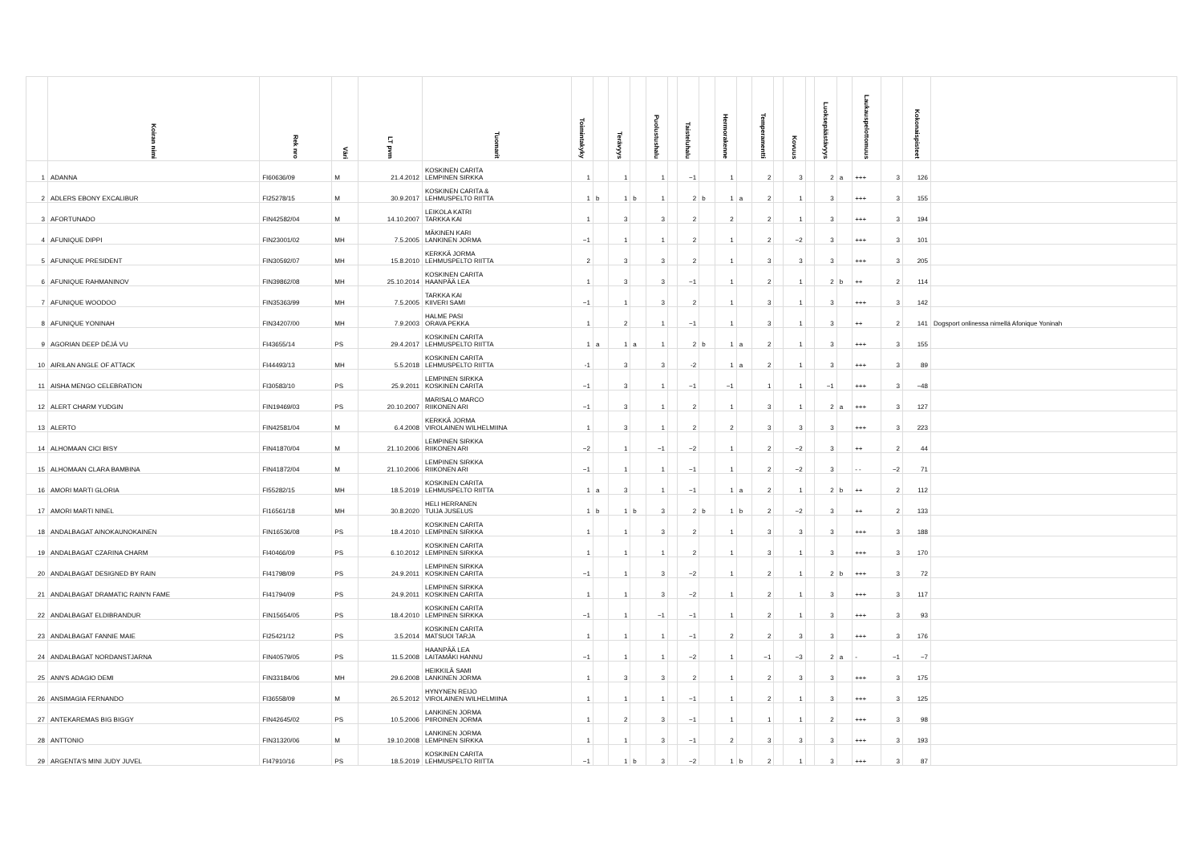| | Koiran nimi | Rek nro | Väri | LT pvm | Tuomarit | Toimintakyky | | Terävyys | | Puolustushalu | | Taisteluhalu | | Hermorakenne | | Temperamentti | | Kovuus | | Luoksepäästävyys | | Laukauspelottomuus | | Kokonaispisteet | |
| --- | --- | --- | --- | --- | --- | --- | --- | --- | --- | --- | --- | --- | --- | --- | --- | --- | --- | --- | --- | --- | --- | --- | --- | --- | --- |
| 1 | ADANNA | FI60636/09 | M | 21.4.2012 | KOSKINEN CARITA LEMPINEN SIRKKA | 1 | | 1 | | 1 | | −1 | | 1 | | 2 | | 3 | | 2 | a | +++ | 3 | 126 | |
| 2 | ADLERS EBONY EXCALIBUR | FI25278/15 | M | 30.9.2017 | KOSKINEN CARITA & LEHMUSPELTO RIITTA | 1 | b | 1 | b | 1 | | 2 | b | 1 | a | 2 | | 1 | | 3 | | +++ | 3 | 155 | |
| 3 | AFORTUNADO | FIN42582/04 | M | 14.10.2007 | LEIKOLA KATRI TARKKA KAI | 1 | | 3 | | 3 | | 2 | | 2 | | 2 | | 1 | | 3 | | +++ | 3 | 194 | |
| 4 | AFUNIQUE DIPPI | FIN23001/02 | MH | 7.5.2005 | MÄKINEN KARI LANKINEN JORMA | −1 | | 1 | | 1 | | 2 | | 1 | | 2 | | −2 | | 3 | | +++ | 3 | 101 | |
| 5 | AFUNIQUE PRESIDENT | FIN30592/07 | MH | 15.8.2010 | KERKKÄ JORMA LEHMUSPELTO RIITTA | 2 | | 3 | | 3 | | 2 | | 1 | | 3 | | 3 | | 3 | | +++ | 3 | 205 | |
| 6 | AFUNIQUE RAHMANINOV | FIN39862/08 | MH | 25.10.2014 | KOSKINEN CARITA HAANPÄÄ LEA | 1 | | 3 | | 3 | | −1 | | 1 | | 2 | | 1 | | 2 | b | ++ | 2 | 114 | |
| 7 | AFUNIQUE WOODOO | FIN35363/99 | MH | 7.5.2005 | TARKKA KAI KIIVERI SAMI | −1 | | 1 | | 3 | | 2 | | 1 | | 3 | | 1 | | 3 | | +++ | 3 | 142 | |
| 8 | AFUNIQUE YONINAH | FIN34207/00 | MH | 7.9.2003 | HALME PASI ORAVA PEKKA | 1 | | 2 | | 1 | | −1 | | 1 | | 3 | | 1 | | 3 | | ++ | 2 | 141 | Dogsport onlinessa nimellä Afonique Yoninah |
| 9 | AGORIAN DEEP DÉJÁ VU | FI43655/14 | PS | 29.4.2017 | KOSKINEN CARITA LEHMUSPELTO RIITTA | 1 | a | 1 | a | 1 | | 2 | b | 1 | a | 2 | | 1 | | 3 | | +++ | 3 | 155 | |
| 10 | AIRILAN ANGLE OF ATTACK | FI44493/13 | MH | 5.5.2018 | KOSKINEN CARITA LEHMUSPELTO RIITTA | -1 | | 3 | | 3 | | -2 | | 1 | a | 2 | | 1 | | 3 | | +++ | 3 | 89 | |
| 11 | AISHA MENGO CELEBRATION | FI30583/10 | PS | 25.9.2011 | LEMPINEN SIRKKA KOSKINEN CARITA | −1 | | 3 | | 1 | | −1 | | −1 | | 1 | | 1 | | −1 | | +++ | 3 | −48 | |
| 12 | ALERT CHARM YUDGIN | FIN19469/03 | PS | 20.10.2007 | MARISALO MARCO RIIKONEN ARI | −1 | | 3 | | 1 | | 2 | | 1 | | 3 | | 1 | | 2 | a | +++ | 3 | 127 | |
| 13 | ALERTO | FIN42581/04 | M | 6.4.2008 | KERKKÄ JORMA VIROLAINEN WILHELMIINA | 1 | | 3 | | 1 | | 2 | | 2 | | 3 | | 3 | | 3 | | +++ | 3 | 223 | |
| 14 | ALHOMAAN CICI BISY | FIN41870/04 | M | 21.10.2006 | LEMPINEN SIRKKA RIIKONEN ARI | −2 | | 1 | | −1 | | −2 | | 1 | | 2 | | −2 | | 3 | | ++ | 2 | 44 | |
| 15 | ALHOMAAN CLARA BAMBINA | FIN41872/04 | M | 21.10.2006 | LEMPINEN SIRKKA RIIKONEN ARI | −1 | | 1 | | 1 | | −1 | | 1 | | 2 | | −2 | | 3 | | - - | −2 | 71 | |
| 16 | AMORI MARTI GLORIA | FI55282/15 | MH | 18.5.2019 | KOSKINEN CARITA LEHMUSPELTO RIITTA | 1 | a | 3 | | 1 | | −1 | | 1 | a | 2 | | 1 | | 2 | b | ++ | 2 | 112 | |
| 17 | AMORI MARTI NINEL | FI16561/18 | MH | 30.8.2020 | HELI HERRANEN TUIJA JUSELUS | 1 | b | 1 | b | 3 | | 2 | b | 1 | b | 2 | | −2 | | 3 | | ++ | 2 | 133 | |
| 18 | ANDALBAGAT AINOKAUNOKAINEN | FIN16536/08 | PS | 18.4.2010 | KOSKINEN CARITA LEMPINEN SIRKKA | 1 | | 1 | | 3 | | 2 | | 1 | | 3 | | 3 | | 3 | | +++ | 3 | 188 | |
| 19 | ANDALBAGAT CZARINA CHARM | FI40466/09 | PS | 6.10.2012 | KOSKINEN CARITA LEMPINEN SIRKKA | 1 | | 1 | | 1 | | 2 | | 1 | | 3 | | 1 | | 3 | | +++ | 3 | 170 | |
| 20 | ANDALBAGAT DESIGNED BY RAIN | FI41798/09 | PS | 24.9.2011 | LEMPINEN SIRKKA KOSKINEN CARITA | −1 | | 1 | | 3 | | −2 | | 1 | | 2 | | 1 | | 2 | b | +++ | 3 | 72 | |
| 21 | ANDALBAGAT DRAMATIC RAIN'N FAME | FI41794/09 | PS | 24.9.2011 | LEMPINEN SIRKKA KOSKINEN CARITA | 1 | | 1 | | 3 | | −2 | | 1 | | 2 | | 1 | | 3 | | +++ | 3 | 117 | |
| 22 | ANDALBAGAT ELDIBRANDUR | FIN15654/05 | PS | 18.4.2010 | KOSKINEN CARITA LEMPINEN SIRKKA | −1 | | 1 | | −1 | | −1 | | 1 | | 2 | | 1 | | 3 | | +++ | 3 | 93 | |
| 23 | ANDALBAGAT FANNIE MAIE | FI25421/12 | PS | 3.5.2014 | KOSKINEN CARITA MATSUOI TARJA | 1 | | 1 | | 1 | | −1 | | 2 | | 2 | | 3 | | 3 | | +++ | 3 | 176 | |
| 24 | ANDALBAGAT NORDANSTJARNA | FIN40579/05 | PS | 11.5.2008 | HAANPÄÄ LEA LAITAMÄKI HANNU | −1 | | 1 | | 1 | | −2 | | 1 | | −1 | | −3 | | 2 | a | - | −1 | −7 | |
| 25 | ANN'S ADAGIO DEMI | FIN33184/06 | MH | 29.6.2008 | HEIKKILÄ SAMI LANKINEN JORMA | 1 | | 3 | | 3 | | 2 | | 1 | | 2 | | 3 | | 3 | | +++ | 3 | 175 | |
| 26 | ANSIMAGIA FERNANDO | FI36558/09 | M | 26.5.2012 | HYNYNEN REIJO VIROLAINEN WILHELMIINA | 1 | | 1 | | 1 | | −1 | | 1 | | 2 | | 1 | | 3 | | +++ | 3 | 125 | |
| 27 | ANTEKAREMAS BIG BIGGY | FIN42645/02 | PS | 10.5.2006 | LANKINEN JORMA PIIROINEN JORMA | 1 | | 2 | | 3 | | −1 | | 1 | | 1 | | 1 | | 2 | | +++ | 3 | 98 | |
| 28 | ANTTONIO | FIN31320/06 | M | 19.10.2008 | LANKINEN JORMA LEMPINEN SIRKKA | 1 | | 1 | | 3 | | −1 | | 2 | | 3 | | 3 | | 3 | | +++ | 3 | 193 | |
| 29 | ARGENTA'S MINI JUDY JUVEL | FI47910/16 | PS | 18.5.2019 | KOSKINEN CARITA LEHMUSPELTO RIITTA | −1 | | 1 | b | 3 | | −2 | | 1 | b | 2 | | 1 | | 3 | | +++ | 3 | 87 | |